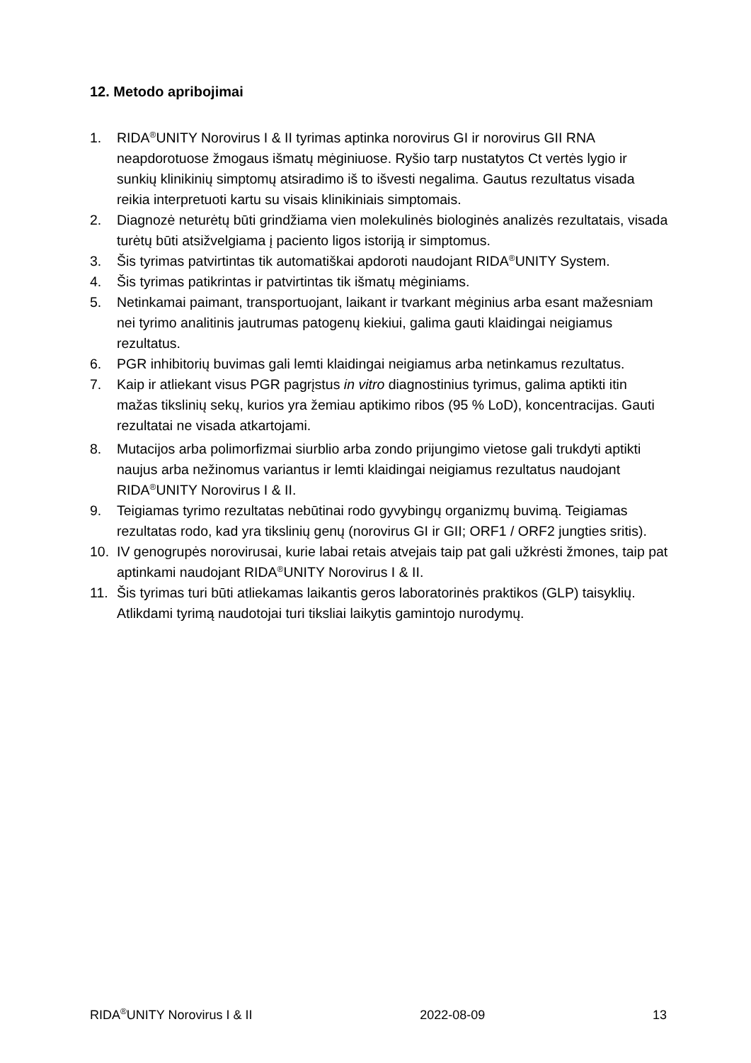12. Metodo apribojimai
1. RIDA<sup>®</sup>UNITY Norovirus I & II tyrimas aptinka norovirus GI ir norovirus GII RNA neapdorotuose žmogaus išmatų mėginiuose. Ryšio tarp nustatytos Ct vertės lygio ir sunkių klinikinių simptomų atsiradimo iš to išvesti negalima. Gautus rezultatus visada reikia interpretuoti kartu su visais klinikiniais simptomais.
2. Diagnozė neturėtų būti grindžiama vien molekulinės biologinės analizės rezultatais, visada turėtų būti atsižvelgiama į paciento ligos istoriją ir simptomus.
3. Šis tyrimas patvirtintas tik automatiškai apdoroti naudojant RIDA<sup>®</sup>UNITY System.
4. Šis tyrimas patikrintas ir patvirtintas tik išmatų mėginiams.
5. Netinkamai paimant, transportuojant, laikant ir tvarkant mėginius arba esant mažesniam nei tyrimo analitinis jautrumas patogenų kiekiui, galima gauti klaidingai neigiamus rezultatus.
6. PGR inhibitorių buvimas gali lemti klaidingai neigiamus arba netinkamus rezultatus.
7. Kaip ir atliekant visus PGR pagrįstus in vitro diagnostinius tyrimus, galima aptikti itin mažas tikslinių sekų, kurios yra žemiau aptikimo ribos (95 % LoD), koncentracijas. Gauti rezultatai ne visada atkartojami.
8. Mutacijos arba polimorfizmai siurblio arba zondo prijungimo vietose gali trukdyti aptikti naujus arba nežinomus variantus ir lemti klaidingai neigiamus rezultatus naudojant RIDA<sup>®</sup>UNITY Norovirus I & II.
9. Teigiamas tyrimo rezultatas nebūtinai rodo gyvybingų organizmų buvimą. Teigiamas rezultatas rodo, kad yra tikslinių genų (norovirus GI ir GII; ORF1 / ORF2 jungties sritis).
10. IV genogrupės norovirusai, kurie labai retais atvejais taip pat gali užkrėsti žmones, taip pat aptinkami naudojant RIDA<sup>®</sup>UNITY Norovirus I & II.
11. Šis tyrimas turi būti atliekamas laikantis geros laboratorinės praktikos (GLP) taisyklių. Atlikdami tyrimą naudotojai turi tiksliai laikytis gamintojo nurodymų.
RIDA<sup>®</sup>UNITY Norovirus I & II 2022-08-09 13